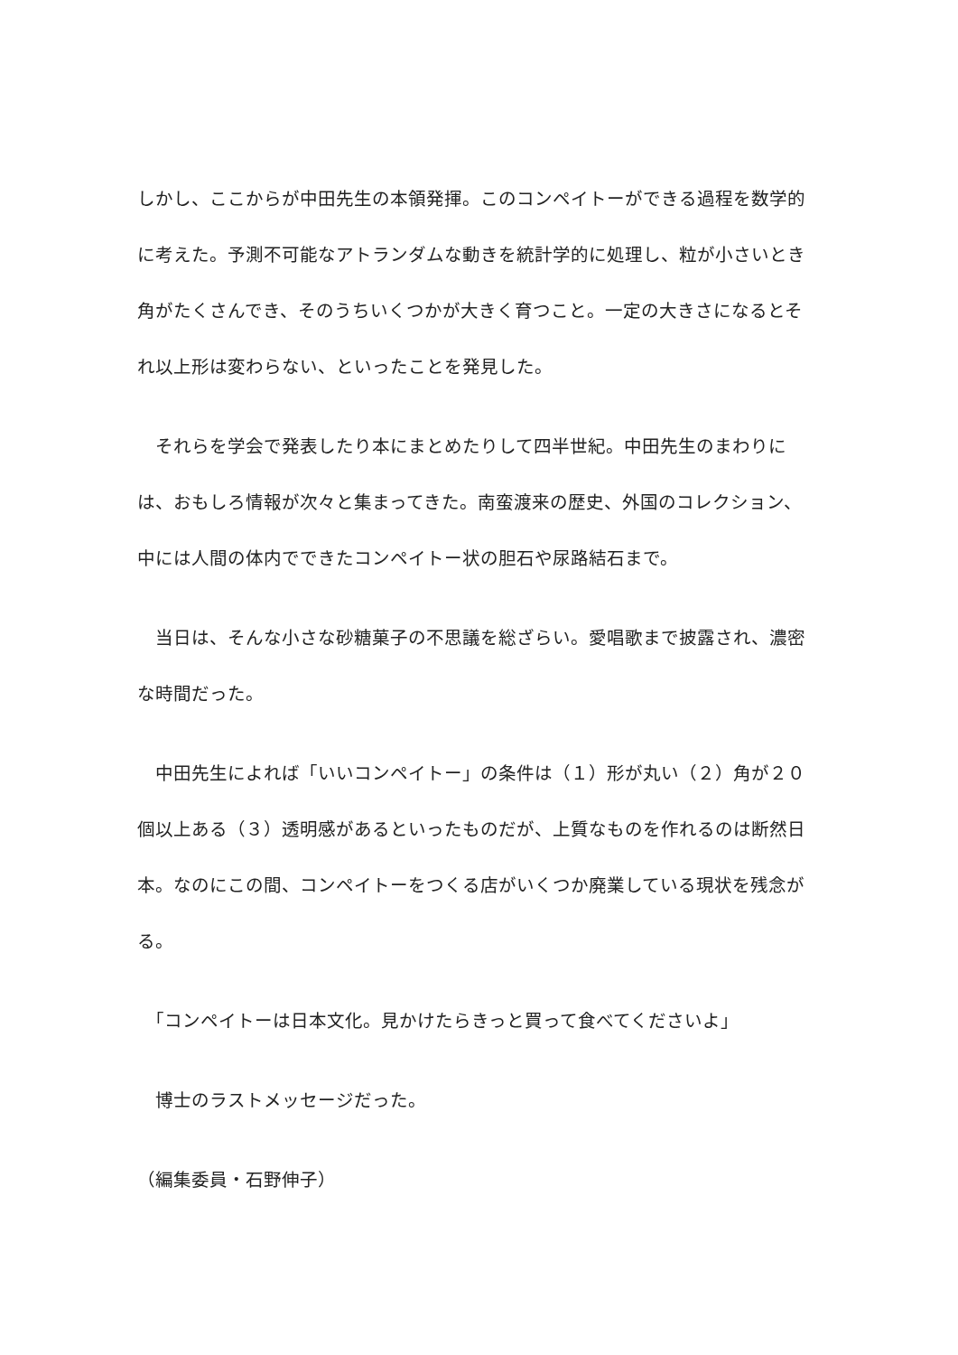しかし、ここからが中田先生の本領発揮。このコンペイトーができる過程を数学的に考えた。予測不可能なアトランダムな動きを統計学的に処理し、粒が小さいとき角がたくさんでき、そのうちいくつかが大きく育つこと。一定の大きさになるとそれ以上形は変わらない、といったことを発見した。
　それらを学会で発表したり本にまとめたりして四半世紀。中田先生のまわりには、おもしろ情報が次々と集まってきた。南蛮渡来の歴史、外国のコレクション、中には人間の体内でできたコンペイトー状の胆石や尿路結石まで。
　当日は、そんな小さな砂糖菓子の不思議を総ざらい。愛唱歌まで披露され、濃密な時間だった。
　中田先生によれば「いいコンペイトー」の条件は（１）形が丸い（２）角が２０個以上ある（３）透明感があるといったものだが、上質なものを作れるのは断然日本。なのにこの間、コンペイトーをつくる店がいくつか廃業している現状を残念がる。
　「コンペイトーは日本文化。見かけたらきっと買って食べてくださいよ」
　博士のラストメッセージだった。
（編集委員・石野伸子）